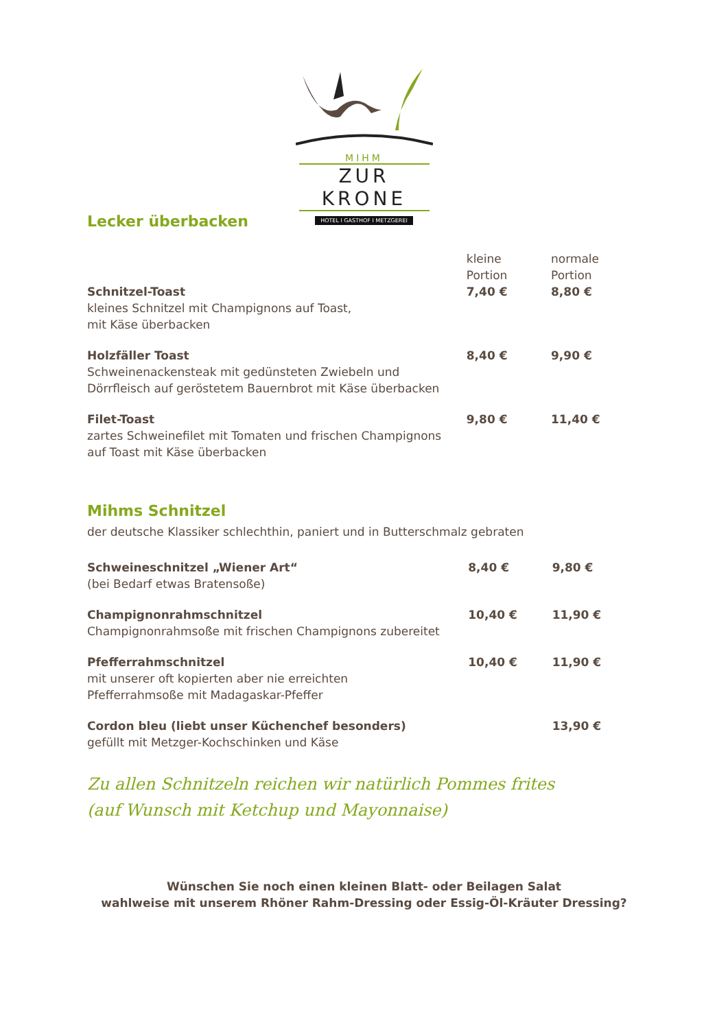MIHM
ZUR KRONE
HOTEL I GASTHOF I METZGEREI
Lecker überbacken
| | kleine Portion | normale Portion |
| Schnitzel-Toast kleines Schnitzel mit Champignons auf Toast, mit Käse überbacken | 7,40 € | 8,80 € |
| Holzfäller Toast Schweinenackensteak mit gedünsteten Zwiebeln und Dörrfleisch auf geröstetem Bauernbrot mit Käse überbacken | 8,40 € | 9,90 € |
| Filet-Toast zartes Schweinefilet mit Tomaten und frischen Champignons auf Toast mit Käse überbacken | 9,80 € | 11,40 € |
Mihms Schnitzel
der deutsche Klassiker schlechthin, paniert und in Butterschmalz gebraten
| Schweineschnitzel „Wiener Art“ (bei Bedarf etwas Bratensoße) | 8,40 € | 9,80 € |
| Champignonrahmschnitzel Champignonrahmsoße mit frischen Champignons zubereitet | 10,40 € | 11,90 € |
| Pfefferrahmschnitzel mit unserer oft kopierten aber nie erreichten Pfefferrahmsoße mit Madagaskar-Pfeffer | 10,40 € | 11,90 € |
| Cordon bleu (liebt unser Küchenchef besonders) gefüllt mit Metzger-Kochschinken und Käse | | 13,90 € |
Zu allen Schnitzeln reichen wir natürlich Pommes frites
(auf Wunsch mit Ketchup und Mayonnaise)
Wünschen Sie noch einen kleinen Blatt- oder Beilagen Salat
wahlweise mit unserem Rhöner Rahm-Dressing oder Essig-Öl-Kräuter Dressing?